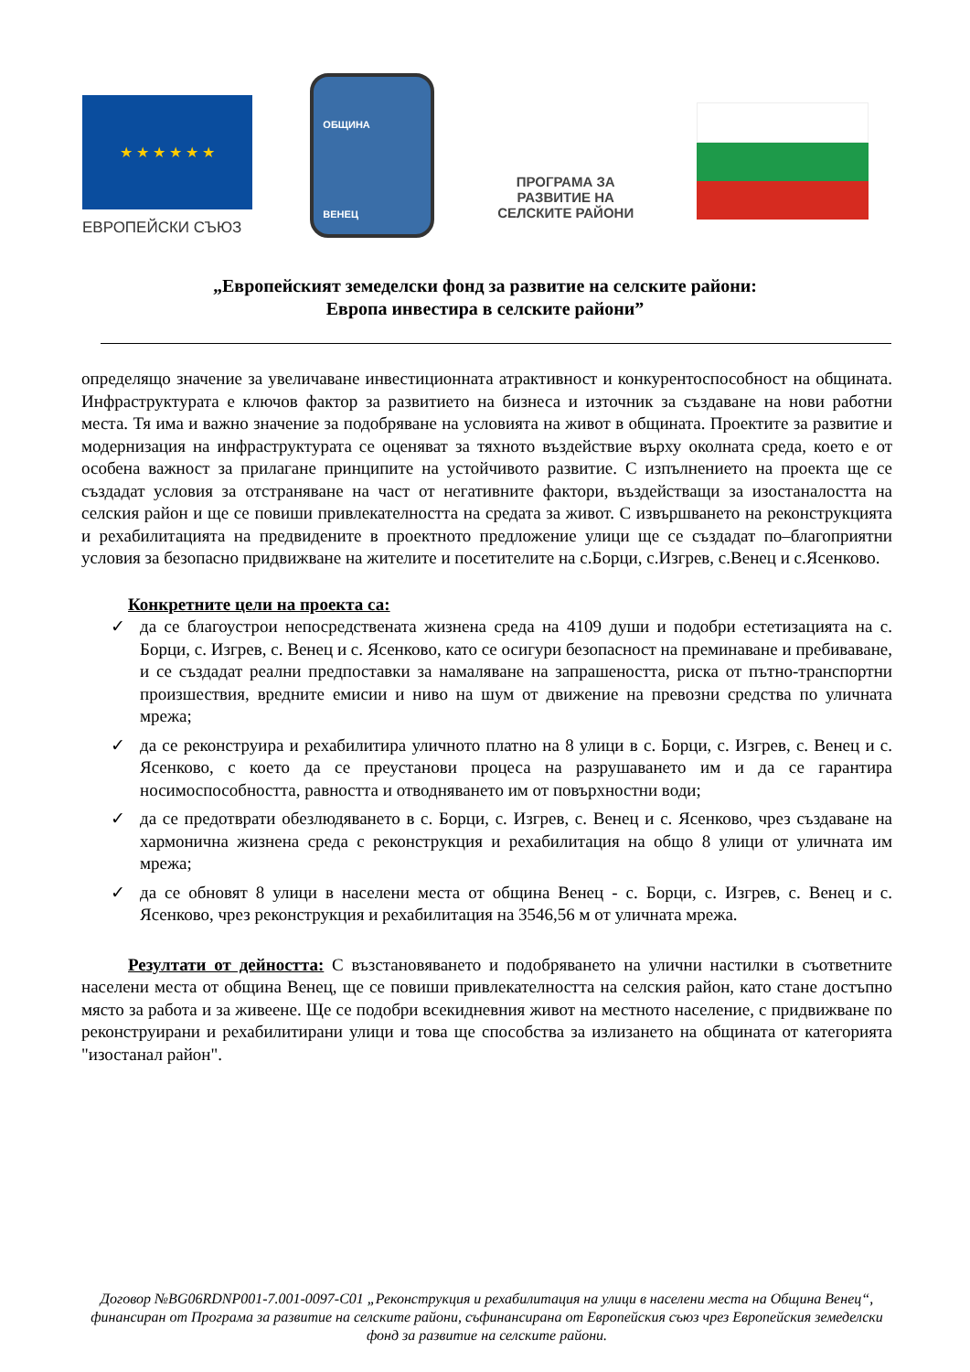★ ★ ★ ★ ★ ★
ЕВРОПЕЙСКИ СЪЮЗ
ОБЩИНА
ВЕНЕЦ
ПРОГРАМА ЗА
РАЗВИТИЕ НА
СЕЛСКИТЕ РАЙОНИ
„Европейският земеделски фонд за развитие на селските райони:
Европа инвестира в селските райони”
определящо значение за увеличаване инвестиционната атрактивност и конкурентоспособност на общината. Инфраструктурата е ключов фактор за развитието на бизнеса и източник за създаване на нови работни места. Тя има и важно значение за подобряване на условията на живот в общината. Проектите за развитие и модернизация на инфраструктурата се оценяват за тяхното въздействие върху околната среда, което е от особена важност за прилагане принципите на устойчивото развитие. С изпълнението на проекта ще се създадат условия за отстраняване на част от негативните фактори, въздействащи за изостаналостта на селския район и ще се повиши привлекателността на средата за живот. С извършването на реконструкцията и рехабилитацията на предвидените в проектното предложение улици ще се създадат по–благоприятни условия за безопасно придвижване на жителите и посетителите на с.Борци, с.Изгрев, с.Венец и с.Ясенково.
Конкретните цели на проекта са:
✓ да се благоустрои непосредствената жизнена среда на 4109 души и подобри естетизацията на с. Борци, с. Изгрев, с. Венец и с. Ясенково, като се осигури безопасност на преминаване и пребиваване, и се създадат реални предпоставки за намаляване на запрашеността, риска от пътно-транспортни произшествия, вредните емисии и ниво на шум от движение на превозни средства по уличната мрежа;
✓ да се реконструира и рехабилитира уличното платно на 8 улици в с. Борци, с. Изгрев, с. Венец и с. Ясенково, с което да се преустанови процеса на разрушаването им и да се гарантира носимоспособността, равността и отводняването им от повърхностни води;
✓ да се предотврати обезлюдяването в с. Борци, с. Изгрев, с. Венец и с. Ясенково, чрез създаване на хармонична жизнена среда с реконструкция и рехабилитация на общо 8 улици от уличната им мрежа;
✓ да се обновят 8 улици в населени места от община Венец - с. Борци, с. Изгрев, с. Венец и с. Ясенково, чрез реконструкция и рехабилитация на 3546,56 м от уличната мрежа.
Резултати от дейността: С възстановяването и подобряването на улични настилки в съответните населени места от община Венец, ще се повиши привлекателността на селския район, като стане достъпно място за работа и за живеене. Ще се подобри всекидневния живот на местното население, с придвижване по реконструирани и рехабилитирани улици и това ще способства за излизането на общината от категорията "изостанал район".
Договор №BG06RDNP001-7.001-0097-C01 „Реконструкция и рехабилитация на улици в населени места на Община Венец“, финансиран от Програма за развитие на селските райони, съфинансирана от Европейския съюз чрез Европейския земеделски фонд за развитие на селските райони.